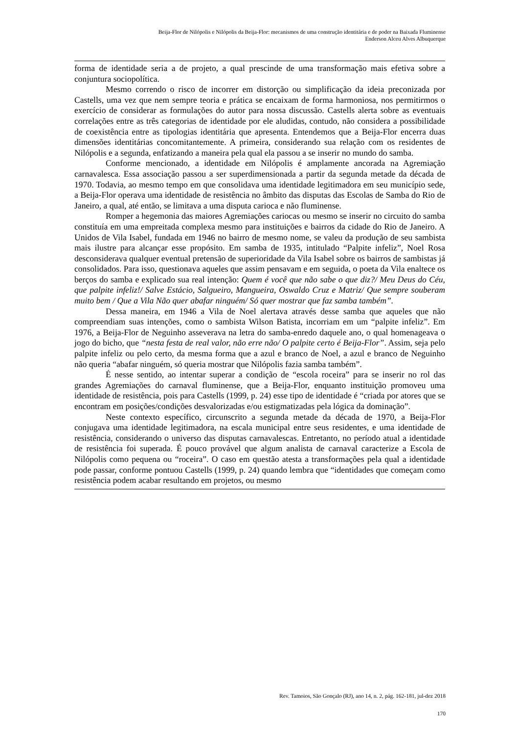Beija-Flor de Nilópolis e Nilópolis da Beija-Flor: mecanismos de uma construção identitária e de poder na Baixada Fluminense
Enderson Alceu Alves Albuquerque
forma de identidade seria a de projeto, a qual prescinde de uma transformação mais efetiva sobre a conjuntura sociopolítica.
Mesmo correndo o risco de incorrer em distorção ou simplificação da ideia preconizada por Castells, uma vez que nem sempre teoria e prática se encaixam de forma harmoniosa, nos permitirmos o exercício de considerar as formulações do autor para nossa discussão. Castells alerta sobre as eventuais correlações entre as três categorias de identidade por ele aludidas, contudo, não considera a possibilidade de coexistência entre as tipologias identitária que apresenta. Entendemos que a Beija-Flor encerra duas dimensões identitárias concomitantemente. A primeira, considerando sua relação com os residentes de Nilópolis e a segunda, enfatizando a maneira pela qual ela passou a se inserir no mundo do samba.
Conforme mencionado, a identidade em Nilópolis é amplamente ancorada na Agremiação carnavalesca. Essa associação passou a ser superdimensionada a partir da segunda metade da década de 1970. Todavia, ao mesmo tempo em que consolidava uma identidade legitimadora em seu município sede, a Beija-Flor operava uma identidade de resistência no âmbito das disputas das Escolas de Samba do Rio de Janeiro, a qual, até então, se limitava a uma disputa carioca e não fluminense.
Romper a hegemonia das maiores Agremiações cariocas ou mesmo se inserir no circuito do samba constituía em uma empreitada complexa mesmo para instituições e bairros da cidade do Rio de Janeiro. A Unidos de Vila Isabel, fundada em 1946 no bairro de mesmo nome, se valeu da produção de seu sambista mais ilustre para alcançar esse propósito. Em samba de 1935, intitulado “Palpite infeliz”, Noel Rosa desconsiderava qualquer eventual pretensão de superioridade da Vila Isabel sobre os bairros de sambistas já consolidados. Para isso, questionava aqueles que assim pensavam e em seguida, o poeta da Vila enaltece os berços do samba e explicado sua real intenção: Quem é você que não sabe o que diz?/ Meu Deus do Céu, que palpite infeliz!/ Salve Estácio, Salgueiro, Mangueira, Oswaldo Cruz e Matriz/ Que sempre souberam muito bem / Que a Vila Não quer abafar ninguém/ Só quer mostrar que faz samba também”.
Dessa maneira, em 1946 a Vila de Noel alertava através desse samba que aqueles que não compreendiam suas intenções, como o sambista Wilson Batista, incorriam em um “palpite infeliz”. Em 1976, a Beija-Flor de Neguinho asseverava na letra do samba-enredo daquele ano, o qual homenageava o jogo do bicho, que “nesta festa de real valor, não erre não/ O palpite certo é Beija-Flor”. Assim, seja pelo palpite infeliz ou pelo certo, da mesma forma que a azul e branco de Noel, a azul e branco de Neguinho não queria “abafar ninguém, só queria mostrar que Nilópolis fazia samba também”.
É nesse sentido, ao intentar superar a condição de “escola roceira” para se inserir no rol das grandes Agremiações do carnaval fluminense, que a Beija-Flor, enquanto instituição promoveu uma identidade de resistência, pois para Castells (1999, p. 24) esse tipo de identidade é “criada por atores que se encontram em posições/condições desvalorizadas e/ou estigmatizadas pela lógica da dominação”.
Neste contexto específico, circunscrito a segunda metade da década de 1970, a Beija-Flor conjugava uma identidade legitimadora, na escala municipal entre seus residentes, e uma identidade de resistência, considerando o universo das disputas carnavalescas. Entretanto, no período atual a identidade de resistência foi superada. É pouco provável que algum analista de carnaval caracterize a Escola de Nilópolis como pequena ou “roceira”. O caso em questão atesta a transformações pela qual a identidade pode passar, conforme pontuou Castells (1999, p. 24) quando lembra que “identidades que começam como resistência podem acabar resultando em projetos, ou mesmo
Rev. Tamoios, São Gonçalo (RJ), ano 14, n. 2, pág. 162-181, jul-dez 2018
170